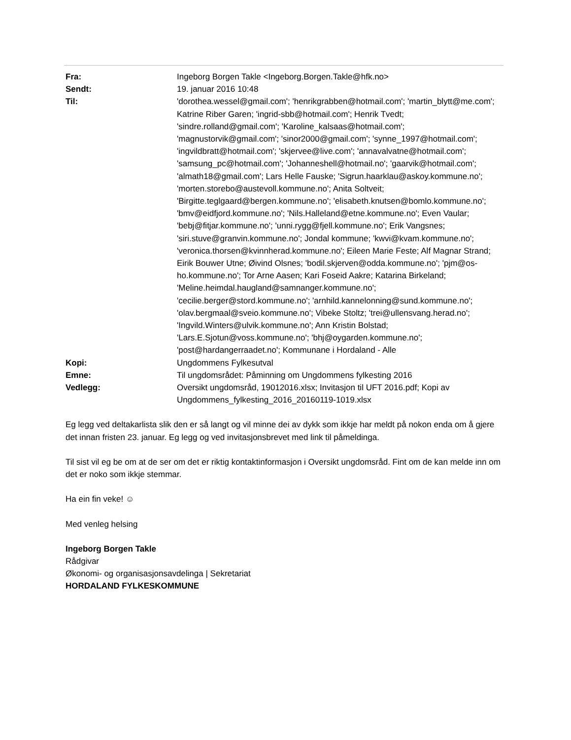| Fra: | Ingeborg Borgen Takle <Ingeborg.Borgen.Takle@hfk.no> |
| Sendt: | 19. januar 2016 10:48 |
| Til: | 'dorothea.wessel@gmail.com'; 'henrikgrabben@hotmail.com'; 'martin_blytt@me.com'; Katrine Riber Garen; 'ingrid-sbb@hotmail.com'; Henrik Tvedt; 'sindre.rolland@gmail.com'; 'Karoline_kalsaas@hotmail.com'; 'magnustorvik@gmail.com'; 'sinor2000@gmail.com'; 'synne_1997@hotmail.com'; 'ingvildbratt@hotmail.com'; 'skjervee@live.com'; 'annavalvatne@hotmail.com'; 'samsung_pc@hotmail.com'; 'Johanneshell@hotmail.no'; 'gaarvik@hotmail.com'; 'almath18@gmail.com'; Lars Helle Fauske; 'Sigrun.haarklau@askoy.kommune.no'; 'morten.storebo@austevoll.kommune.no'; Anita Soltveit; 'Birgitte.teglgaard@bergen.kommune.no'; 'elisabeth.knutsen@bomlo.kommune.no'; 'bmv@eidfjord.kommune.no'; 'Nils.Halleland@etne.kommune.no'; Even Vaular; 'bebj@fitjar.kommune.no'; 'unni.rygg@fjell.kommune.no'; Erik Vangsnes; 'siri.stuve@granvin.kommune.no'; Jondal kommune; 'kwvi@kvam.kommune.no'; 'veronica.thorsen@kvinnherad.kommune.no'; Eileen Marie Feste; Alf Magnar Strand; Eirik Bouwer Utne; Øivind Olsnes; 'bodil.skjerven@odda.kommune.no'; 'pjm@os-ho.kommune.no'; Tor Arne Aasen; Kari Foseid Aakre; Katarina Birkeland; 'Meline.heimdal.haugland@samnanger.kommune.no'; 'cecilie.berger@stord.kommune.no'; 'arnhild.kannelonning@sund.kommune.no'; 'olav.bergmaal@sveio.kommune.no'; Vibeke Stoltz; 'trei@ullensvang.herad.no'; 'Ingvild.Winters@ulvik.kommune.no'; Ann Kristin Bolstad; 'Lars.E.Sjotun@voss.kommune.no'; 'bhj@oygarden.kommune.no'; 'post@hardangerraadet.no'; Kommunane i Hordaland - Alle |
| Kopi: | Ungdommens Fylkesutval |
| Emne: | Til ungdomsrådet: Påminning om Ungdommens fylkesting 2016 |
| Vedlegg: | Oversikt ungdomsråd, 19012016.xlsx; Invitasjon til UFT 2016.pdf; Kopi av Ungdommens_fylkesting_2016_20160119-1019.xlsx |
Eg legg ved deltakarlista slik den er så langt og vil minne dei av dykk som ikkje har meldt på nokon enda om å gjere det innan fristen 23. januar. Eg legg og ved invitasjonsbrevet med link til påmeldinga.
Til sist vil eg be om at de ser om det er riktig kontaktinformasjon i Oversikt ungdomsråd. Fint om de kan melde inn om det er noko som ikkje stemmar.
Ha ein fin veke! ☺
Med venleg helsing
Ingeborg Borgen Takle
Rådgivar
Økonomi- og organisasjonsavdelinga | Sekretariat
HORDALAND FYLKESKOMMUNE